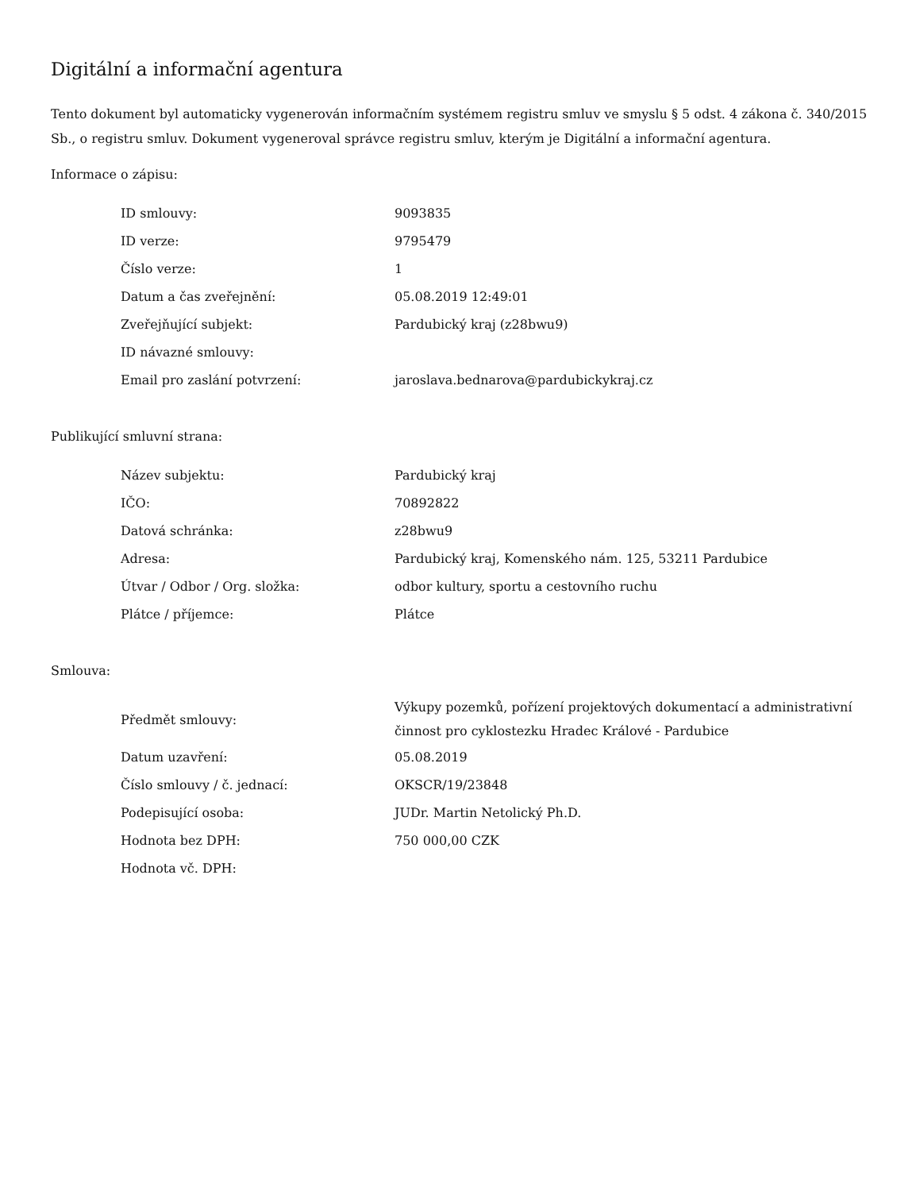Digitální a informační agentura
Tento dokument byl automaticky vygenerován informačním systémem registru smluv ve smyslu § 5 odst. 4 zákona č. 340/2015 Sb., o registru smluv. Dokument vygeneroval správce registru smluv, kterým je Digitální a informační agentura.
Informace o zápisu:
| ID smlouvy: | 9093835 |
| ID verze: | 9795479 |
| Číslo verze: | 1 |
| Datum a čas zveřejnění: | 05.08.2019 12:49:01 |
| Zveřejňující subjekt: | Pardubický kraj (z28bwu9) |
| ID návazné smlouvy: | |
| Email pro zaslání potvrzení: | jaroslava.bednarova@pardubickykraj.cz |
Publikující smluvní strana:
| Název subjektu: | Pardubický kraj |
| IČO: | 70892822 |
| Datová schránka: | z28bwu9 |
| Adresa: | Pardubický kraj, Komenského nám. 125, 53211 Pardubice |
| Útvar / Odbor / Org. složka: | odbor kultury, sportu a cestovního ruchu |
| Plátce / příjemce: | Plátce |
Smlouva:
| Předmět smlouvy: | Výkupy pozemků, pořízení projektových dokumentací a administrativní činnost pro cyklostezku Hradec Králové - Pardubice |
| Datum uzavření: | 05.08.2019 |
| Číslo smlouvy / č. jednací: | OKSCR/19/23848 |
| Podepisující osoba: | JUDr. Martin Netolický Ph.D. |
| Hodnota bez DPH: | 750 000,00 CZK |
| Hodnota vč. DPH: | |